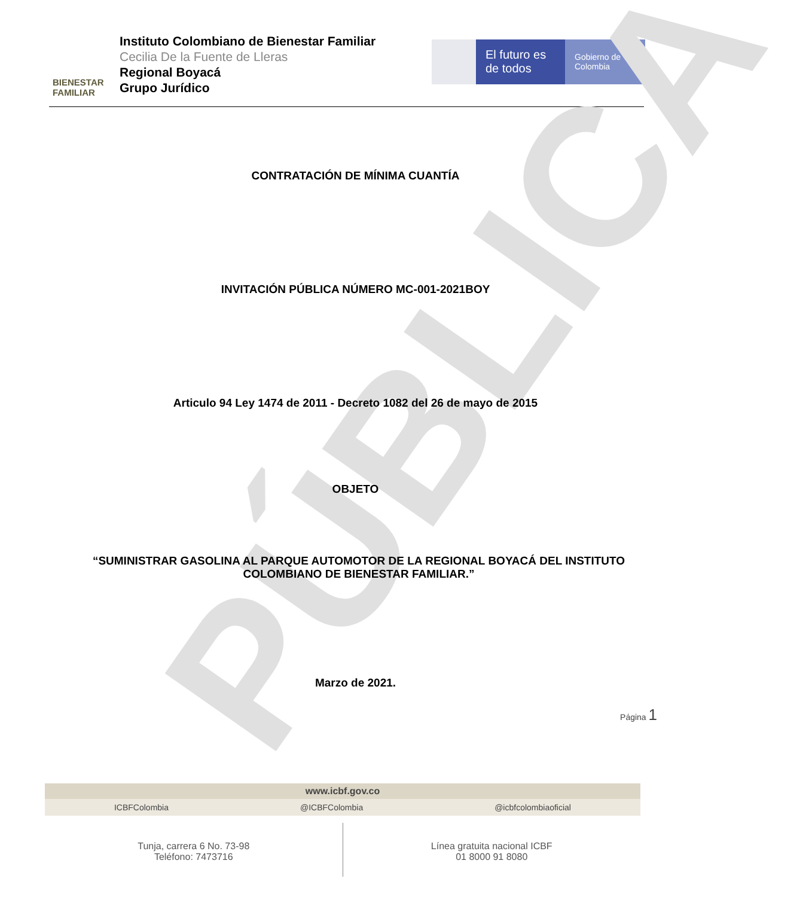PÚBLICA
BIENESTAR
FAMILIAR
Instituto Colombiano de Bienestar Familiar
Cecilia De la Fuente de Lleras
Regional Boyacá
Grupo Jurídico
El futuro es de todos
Gobierno de Colombia
CONTRATACIÓN DE MÍNIMA CUANTÍA
INVITACIÓN PÚBLICA NÚMERO MC-001-2021BOY
Articulo 94 Ley 1474 de 2011 - Decreto 1082 del 26 de mayo de 2015
OBJETO
“SUMINISTRAR GASOLINA AL PARQUE AUTOMOTOR DE LA REGIONAL BOYACÁ DEL INSTITUTO COLOMBIANO DE BIENESTAR FAMILIAR.”
Marzo de 2021.
Página 1
www.icbf.gov.co
ICBFColombia @ICBFColombia @icbfcolombiaoficial
Tunja, carrera 6 No. 73-98
Teléfono: 7473716
Línea gratuita nacional ICBF
01 8000 91 8080